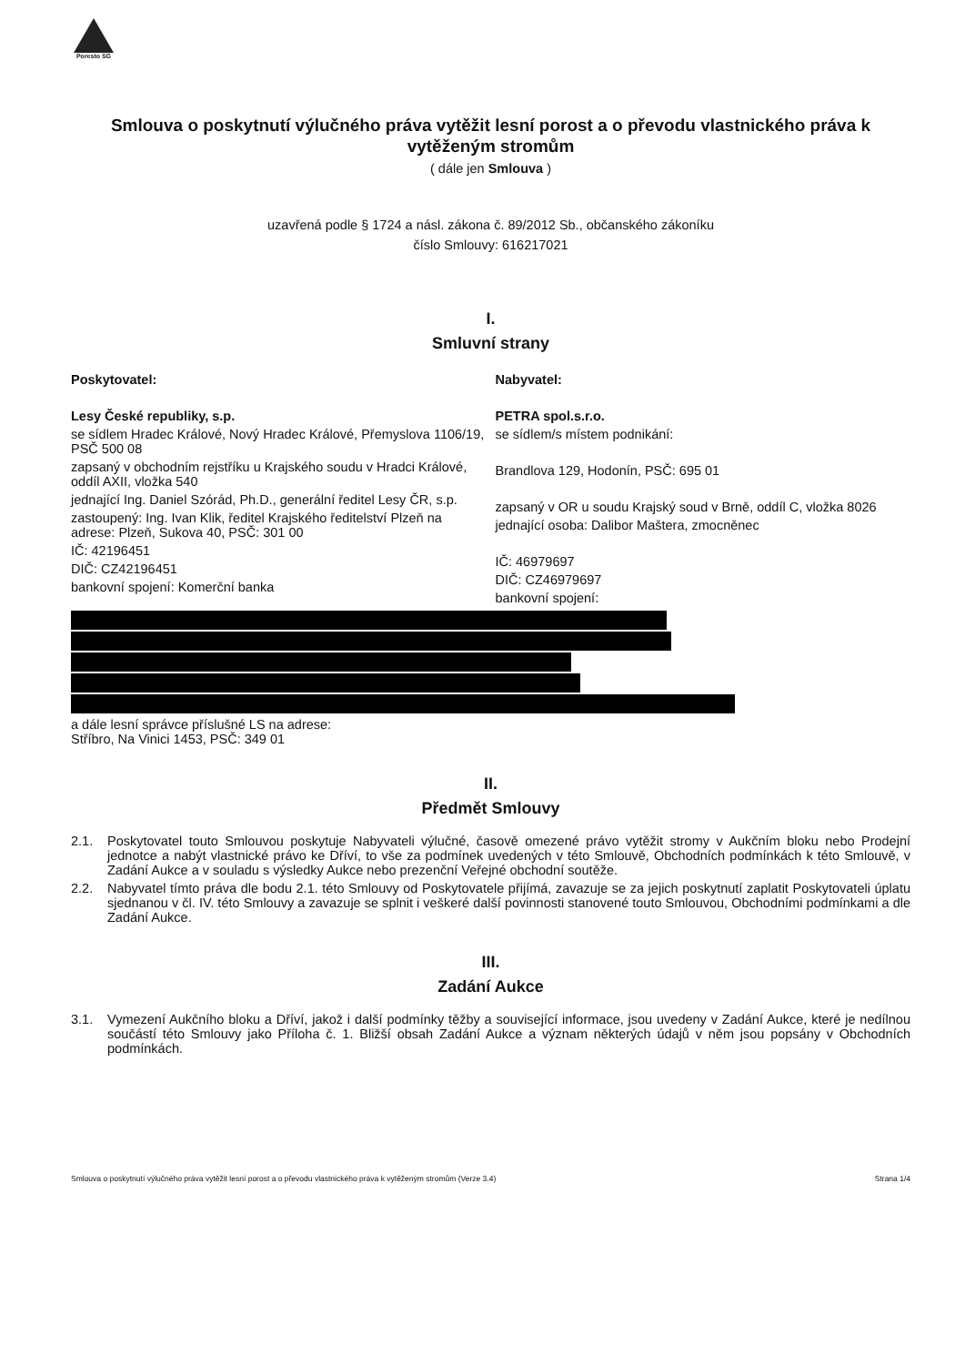Poresto SG
Smlouva o poskytnutí výlučného práva vytěžit lesní porost a o převodu vlastnického práva k vytěženým stromům
( dále jen Smlouva )
uzavřená podle § 1724 a násl. zákona č. 89/2012 Sb., občanského zákoníku
číslo Smlouvy: 616217021
I.
Smluvní strany
Poskytovatel:
Lesy České republiky, s.p.
se sídlem Hradec Králové, Nový Hradec Králové, Přemyslova 1106/19, PSČ 500 08
zapsaný v obchodním rejstříku u Krajského soudu v Hradci Králové, oddíl AXII, vložka 540
jednající Ing. Daniel Szórád, Ph.D., generální ředitel Lesy ČR, s.p.
zastoupený: Ing. Ivan Klik, ředitel Krajského ředitelství Plzeň na adrese: Plzeň, Sukova 40, PSČ: 301 00
IČ: 42196451
DIČ: CZ42196451
bankovní spojení: Komerční banka
Nabyvatel:
PETRA spol.s.r.o.
se sídlem/s místem podnikání:
Brandlova 129, Hodonín, PSČ: 695 01
zapsaný v OR u soudu Krajský soud v Brně, oddíl C, vložka 8026
jednající osoba: Dalibor Maštera, zmocněnec
IČ: 46979697
DIČ: CZ46979697
bankovní spojení:
a dále lesní správce příslušné LS na adrese:
Stříbro, Na Vinici 1453, PSČ: 349 01
II.
Předmět Smlouvy
2.1. Poskytovatel touto Smlouvou poskytuje Nabyvateli výlučné, časově omezené právo vytěžit stromy v Aukčním bloku nebo Prodejní jednotce a nabýt vlastnické právo ke Dříví, to vše za podmínek uvedených v této Smlouvě, Obchodních podmínkách k této Smlouvě, v Zadání Aukce a v souladu s výsledky Aukce nebo prezenční Veřejné obchodní soutěže.
2.2. Nabyvatel tímto práva dle bodu 2.1. této Smlouvy od Poskytovatele přijímá, zavazuje se za jejich poskytnutí zaplatit Poskytovateli úplatu sjednanou v čl. IV. této Smlouvy a zavazuje se splnit i veškeré další povinnosti stanovené touto Smlouvou, Obchodními podmínkami a dle Zadání Aukce.
III.
Zadání Aukce
3.1. Vymezení Aukčního bloku a Dříví, jakož i další podmínky těžby a související informace, jsou uvedeny v Zadání Aukce, které je nedílnou součástí této Smlouvy jako Příloha č. 1. Bližší obsah Zadání Aukce a význam některých údajů v něm jsou popsány v Obchodních podmínkách.
Smlouva o poskytnutí výlučného práva vytěžit lesní porost a o převodu vlastnického práva k vytěženým stromům (Verze 3.4) Strana 1/4